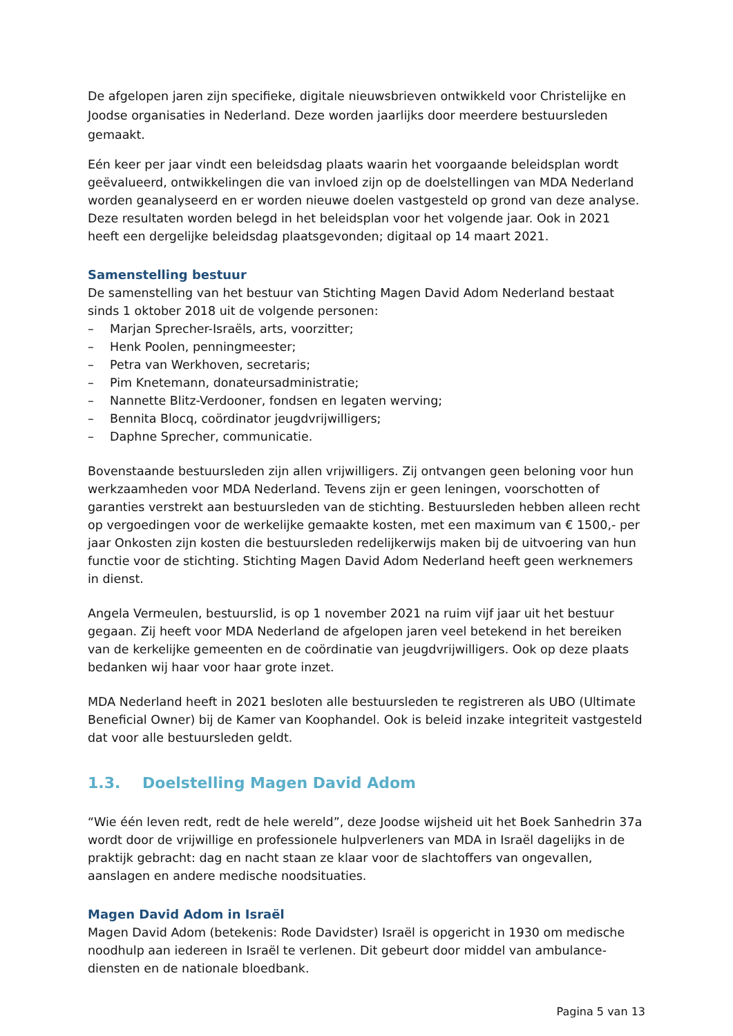De afgelopen jaren zijn specifieke, digitale nieuwsbrieven ontwikkeld voor Christelijke en Joodse organisaties in Nederland. Deze worden jaarlijks door meerdere bestuursleden gemaakt.
Eén keer per jaar vindt een beleidsdag plaats waarin het voorgaande beleidsplan wordt geëvalueerd, ontwikkelingen die van invloed zijn op de doelstellingen van MDA Nederland worden geanalyseerd en er worden nieuwe doelen vastgesteld op grond van deze analyse. Deze resultaten worden belegd in het beleidsplan voor het volgende jaar. Ook in 2021 heeft een dergelijke beleidsdag plaatsgevonden; digitaal op 14 maart 2021.
Samenstelling bestuur
De samenstelling van het bestuur van Stichting Magen David Adom Nederland bestaat sinds 1 oktober 2018 uit de volgende personen:
– Marjan Sprecher-Israëls, arts, voorzitter;
– Henk Poolen, penningmeester;
– Petra van Werkhoven, secretaris;
– Pim Knetemann, donateursadministratie;
– Nannette Blitz-Verdooner, fondsen en legaten werving;
– Bennita Blocq, coördinator jeugdvrijwilligers;
– Daphne Sprecher, communicatie.
Bovenstaande bestuursleden zijn allen vrijwilligers. Zij ontvangen geen beloning voor hun werkzaamheden voor MDA Nederland. Tevens zijn er geen leningen, voorschotten of garanties verstrekt aan bestuursleden van de stichting. Bestuursleden hebben alleen recht op vergoedingen voor de werkelijke gemaakte kosten, met een maximum van € 1500,- per jaar Onkosten zijn kosten die bestuursleden redelijkerwijs maken bij de uitvoering van hun functie voor de stichting. Stichting Magen David Adom Nederland heeft geen werknemers in dienst.
Angela Vermeulen, bestuurslid, is op 1 november 2021 na ruim vijf jaar uit het bestuur gegaan. Zij heeft voor MDA Nederland de afgelopen jaren veel betekend in het bereiken van de kerkelijke gemeenten en de coördinatie van jeugdvrijwilligers. Ook op deze plaats bedanken wij haar voor haar grote inzet.
MDA Nederland heeft in 2021 besloten alle bestuursleden te registreren als UBO (Ultimate Beneficial Owner) bij de Kamer van Koophandel. Ook is beleid inzake integriteit vastgesteld dat voor alle bestuursleden geldt.
1.3. Doelstelling Magen David Adom
“Wie één leven redt, redt de hele wereld”, deze Joodse wijsheid uit het Boek Sanhedrin 37a wordt door de vrijwillige en professionele hulpverleners van MDA in Israël dagelijks in de praktijk gebracht: dag en nacht staan ze klaar voor de slachtoffers van ongevallen, aanslagen en andere medische noodsituaties.
Magen David Adom in Israël
Magen David Adom (betekenis: Rode Davidster) Israël is opgericht in 1930 om medische noodhulp aan iedereen in Israël te verlenen. Dit gebeurt door middel van ambulance-diensten en de nationale bloedbank.
Pagina 5 van 13